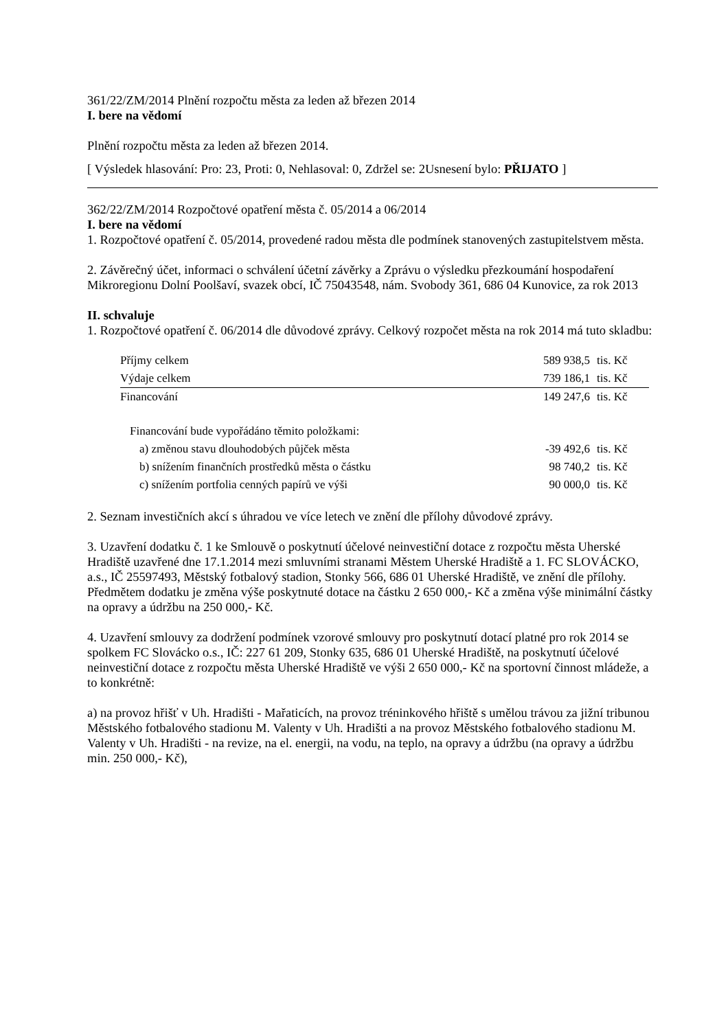361/22/ZM/2014 Plnění rozpočtu města za leden až březen 2014
I. bere na vědomí
Plnění rozpočtu města za leden až březen 2014.
[ Výsledek hlasování: Pro: 23, Proti: 0, Nehlasoval: 0, Zdržel se: 2Usnesení bylo: PŘIJATO ]
362/22/ZM/2014 Rozpočtové opatření města č. 05/2014 a 06/2014
I. bere na vědomí
1. Rozpočtové opatření č. 05/2014, provedené radou města dle podmínek stanovených zastupitelstvem města.
2. Závěrečný účet, informaci o schválení účetní závěrky a Zprávu o výsledku přezkoumání hospodaření Mikroregionu Dolní Poolšaví, svazek obcí, IČ 75043548, nám. Svobody 361, 686 04 Kunovice, za rok 2013
II. schvaluje
1. Rozpočtové opatření č. 06/2014 dle důvodové zprávy. Celkový rozpočet města na rok 2014 má tuto skladbu:
| Příjmy celkem | 589 938,5 | tis. Kč |
| Výdaje celkem | 739 186,1 | tis. Kč |
| Financování | 149 247,6 | tis. Kč |
| Financování bude vypořádáno těmito položkami: | | |
| a) změnou stavu dlouhodobých půjček města | -39 492,6 | tis. Kč |
| b) snížením finančních prostředků města o částku | 98 740,2 | tis. Kč |
| c) snížením portfolia cenných papírů ve výši | 90 000,0 | tis. Kč |
2. Seznam investičních akcí s úhradou ve více letech ve znění dle přílohy důvodové zprávy.
3. Uzavření dodatku č. 1 ke Smlouvě o poskytnutí účelové neinvestiční dotace z rozpočtu města Uherské Hradiště uzavřené dne 17.1.2014 mezi smluvními stranami Městem Uherské Hradiště a 1. FC SLOVÁCKO, a.s., IČ 25597493, Městský fotbalový stadion, Stonky 566, 686 01 Uherské Hradiště, ve znění dle přílohy. Předmětem dodatku je změna výše poskytnuté dotace na částku 2 650 000,- Kč a změna výše minimální částky na opravy a údržbu na 250 000,- Kč.
4. Uzavření smlouvy za dodržení podmínek vzorové smlouvy pro poskytnutí dotací platné pro rok 2014 se spolkem FC Slovácko o.s., IČ: 227 61 209, Stonky 635, 686 01 Uherské Hradiště, na poskytnutí účelové neinvestiční dotace z rozpočtu města Uherské Hradiště ve výši 2 650 000,- Kč na sportovní činnost mládeže, a to konkrétně:
a) na provoz hřišť v Uh. Hradišti - Mařaticích, na provoz tréninkového hřiště s umělou trávou za jižní tribunou Městského fotbalového stadionu M. Valenty v Uh. Hradišti a na provoz Městského fotbalového stadionu M. Valenty v Uh. Hradišti - na revize, na el. energii, na vodu, na teplo, na opravy a údržbu (na opravy a údržbu min. 250 000,- Kč),